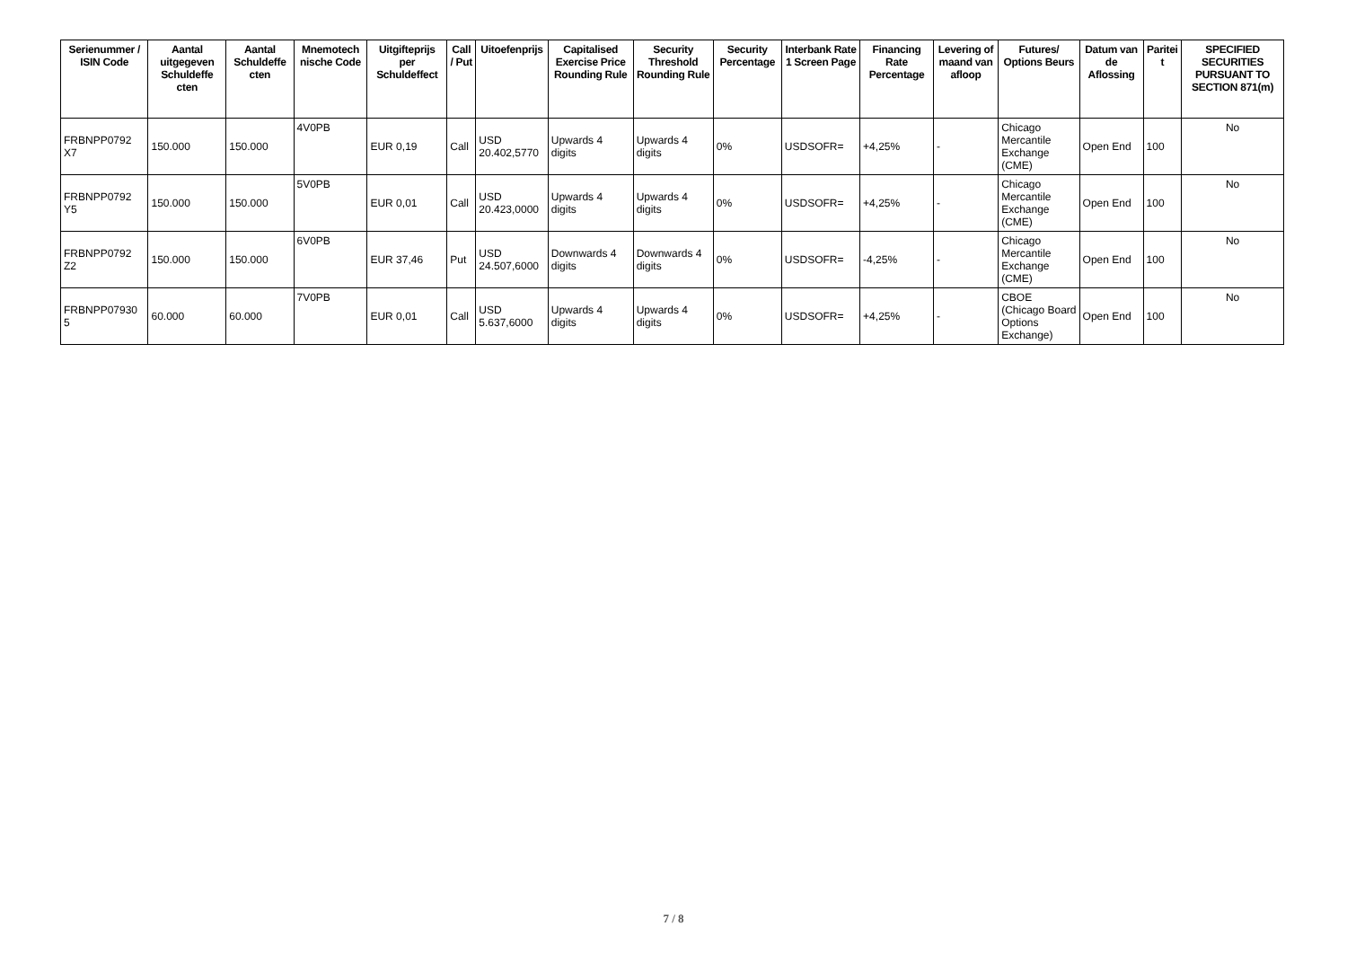| Serienummer / ISIN Code | Aantal uitgegeven Schuldeffe cten | Aantal Schuldeffe cten | Mnemotech nische Code | Uitgifteprijs per Schuldeffect | Call / Put | Uitoefenprijs | Capitalised Exercise Price Rounding Rule | Security Threshold Rounding Rule | Security Percentage | Interbank Rate 1 Screen Page | Financing Rate Percentage | Levering of maand van afloop | Futures/ Options Beurs | Datum van de Aflossing | Paritei t | SPECIFIED SECURITIES PURSUANT TO SECTION 871(m) |
| --- | --- | --- | --- | --- | --- | --- | --- | --- | --- | --- | --- | --- | --- | --- | --- | --- |
| FRBNPP0792 X7 | 150.000 | 150.000 | 4V0PB | EUR 0,19 | Call | USD 20.402,5770 | Upwards 4 digits | Upwards 4 digits | 0% | USDSOFR= | +4,25% | - | Chicago Mercantile Exchange (CME) | Open End | 100 | No |
| FRBNPP0792 Y5 | 150.000 | 150.000 | 5V0PB | EUR 0,01 | Call | USD 20.423,0000 | Upwards 4 digits | Upwards 4 digits | 0% | USDSOFR= | +4,25% | - | Chicago Mercantile Exchange (CME) | Open End | 100 | No |
| FRBNPP0792 Z2 | 150.000 | 150.000 | 6V0PB | EUR 37,46 | Put | USD 24.507,6000 | Downwards 4 digits | Downwards 4 digits | 0% | USDSOFR= | -4,25% | - | Chicago Mercantile Exchange (CME) | Open End | 100 | No |
| FRBNPP07930 5 | 60.000 | 60.000 | 7V0PB | EUR 0,01 | Call | USD 5.637,6000 | Upwards 4 digits | Upwards 4 digits | 0% | USDSOFR= | +4,25% | - | CBOE (Chicago Board Options Exchange) | Open End | 100 | No |
7 / 8